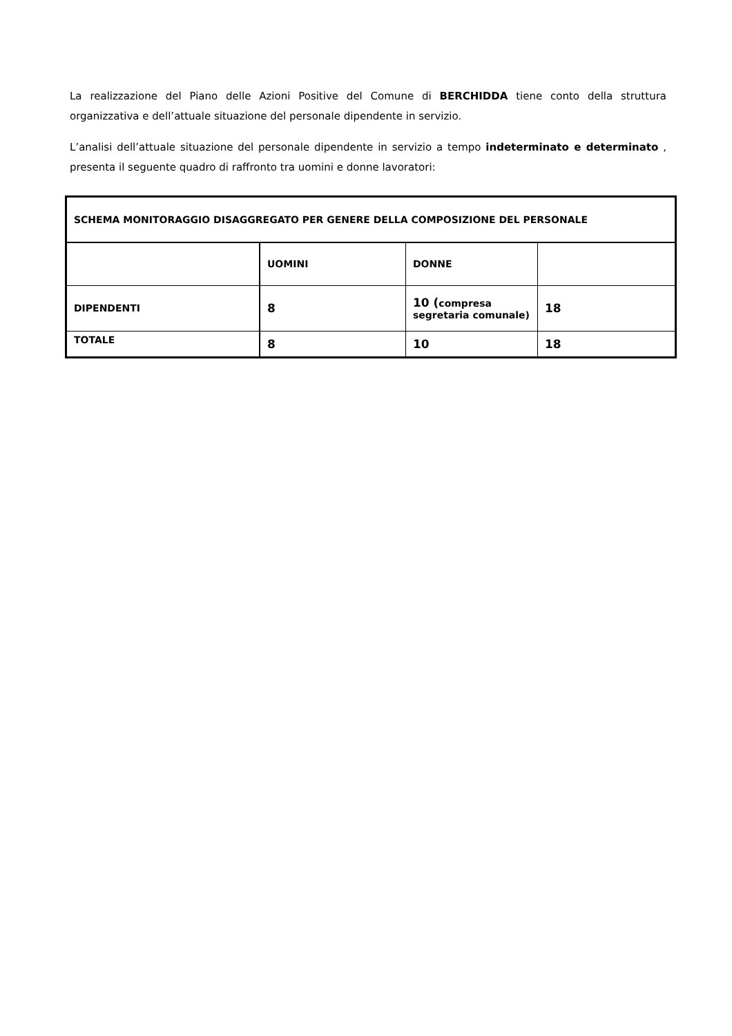La realizzazione del Piano delle Azioni Positive del Comune di BERCHIDDA tiene conto della struttura organizzativa e dell’attuale situazione del personale dipendente in servizio.
L’analisi dell’attuale situazione del personale dipendente in servizio a tempo indeterminato e determinato , presenta il seguente quadro di raffronto tra uomini e donne lavoratori:
| SCHEMA MONITORAGGIO DISAGGREGATO PER GENERE DELLA COMPOSIZIONE DEL PERSONALE | | | |
| | UOMINI | DONNE | |
| DIPENDENTI | 8 | 10 ( compresa segretaria comunale) | 18 |
| TOTALE | 8 | 10 | 18 |